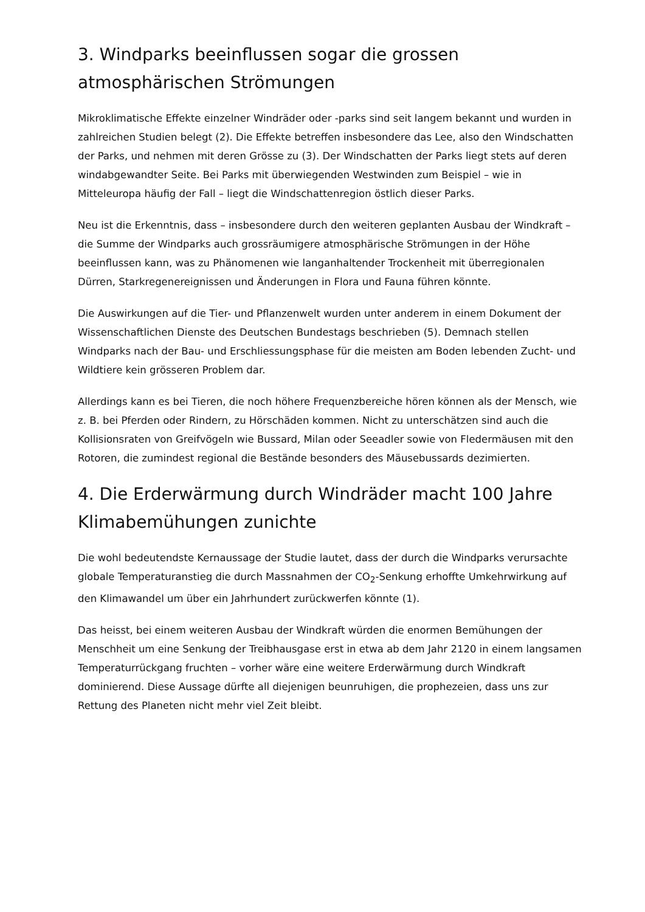3. Windparks beeinflussen sogar die grossen atmosphärischen Strömungen
Mikroklimatische Effekte einzelner Windräder oder -parks sind seit langem bekannt und wurden in zahlreichen Studien belegt (2). Die Effekte betreffen insbesondere das Lee, also den Windschatten der Parks, und nehmen mit deren Grösse zu (3). Der Windschatten der Parks liegt stets auf deren windabgewandter Seite. Bei Parks mit überwiegenden Westwinden zum Beispiel – wie in Mitteleuropa häufig der Fall – liegt die Windschattenregion östlich dieser Parks.
Neu ist die Erkenntnis, dass – insbesondere durch den weiteren geplanten Ausbau der Windkraft – die Summe der Windparks auch grossräumigere atmosphärische Strömungen in der Höhe beeinflussen kann, was zu Phänomenen wie langanhaltender Trockenheit mit überregionalen Dürren, Starkregenereignissen und Änderungen in Flora und Fauna führen könnte.
Die Auswirkungen auf die Tier- und Pflanzenwelt wurden unter anderem in einem Dokument der Wissenschaftlichen Dienste des Deutschen Bundestags beschrieben (5). Demnach stellen Windparks nach der Bau- und Erschliessungsphase für die meisten am Boden lebenden Zucht- und Wildtiere kein grösseren Problem dar.
Allerdings kann es bei Tieren, die noch höhere Frequenzbereiche hören können als der Mensch, wie z. B. bei Pferden oder Rindern, zu Hörschäden kommen. Nicht zu unterschätzen sind auch die Kollisionsraten von Greifvögeln wie Bussard, Milan oder Seeadler sowie von Fledermäusen mit den Rotoren, die zumindest regional die Bestände besonders des Mäusebussards dezimierten.
4. Die Erderwärmung durch Windräder macht 100 Jahre Klimabemühungen zunichte
Die wohl bedeutendste Kernaussage der Studie lautet, dass der durch die Windparks verursachte globale Temperaturanstieg die durch Massnahmen der CO<sub>2</sub>-Senkung erhoffte Umkehrwirkung auf den Klimawandel um über ein Jahrhundert zurückwerfen könnte (1).
Das heisst, bei einem weiteren Ausbau der Windkraft würden die enormen Bemühungen der Menschheit um eine Senkung der Treibhausgase erst in etwa ab dem Jahr 2120 in einem langsamen Temperaturrückgang fruchten – vorher wäre eine weitere Erderwärmung durch Windkraft dominierend. Diese Aussage dürfte all diejenigen beunruhigen, die prophezeien, dass uns zur Rettung des Planeten nicht mehr viel Zeit bleibt.